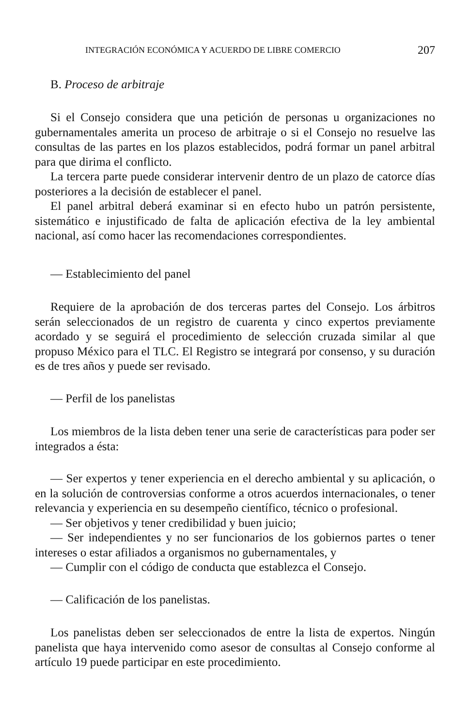INTEGRACIÓN ECONÓMICA Y ACUERDO DE LIBRE COMERCIO 207
B. Proceso de arbitraje
Si el Consejo considera que una petición de personas u organizaciones no gubernamentales amerita un proceso de arbitraje o si el Consejo no resuelve las consultas de las partes en los plazos establecidos, podrá formar un panel arbitral para que dirima el conflicto.
La tercera parte puede considerar intervenir dentro de un plazo de catorce días posteriores a la decisión de establecer el panel.
El panel arbitral deberá examinar si en efecto hubo un patrón persistente, sistemático e injustificado de falta de aplicación efectiva de la ley ambiental nacional, así como hacer las recomendaciones correspondientes.
— Establecimiento del panel
Requiere de la aprobación de dos terceras partes del Consejo. Los árbitros serán seleccionados de un registro de cuarenta y cinco expertos previamente acordado y se seguirá el procedimiento de selección cruzada similar al que propuso México para el TLC. El Registro se integrará por consenso, y su duración es de tres años y puede ser revisado.
— Perfil de los panelistas
Los miembros de la lista deben tener una serie de características para poder ser integrados a ésta:
— Ser expertos y tener experiencia en el derecho ambiental y su aplicación, o en la solución de controversias conforme a otros acuerdos internacionales, o tener relevancia y experiencia en su desempeño científico, técnico o profesional.
— Ser objetivos y tener credibilidad y buen juicio;
— Ser independientes y no ser funcionarios de los gobiernos partes o tener intereses o estar afiliados a organismos no gubernamentales, y
— Cumplir con el código de conducta que establezca el Consejo.
— Calificación de los panelistas.
Los panelistas deben ser seleccionados de entre la lista de expertos. Ningún panelista que haya intervenido como asesor de consultas al Consejo conforme al artículo 19 puede participar en este procedimiento.